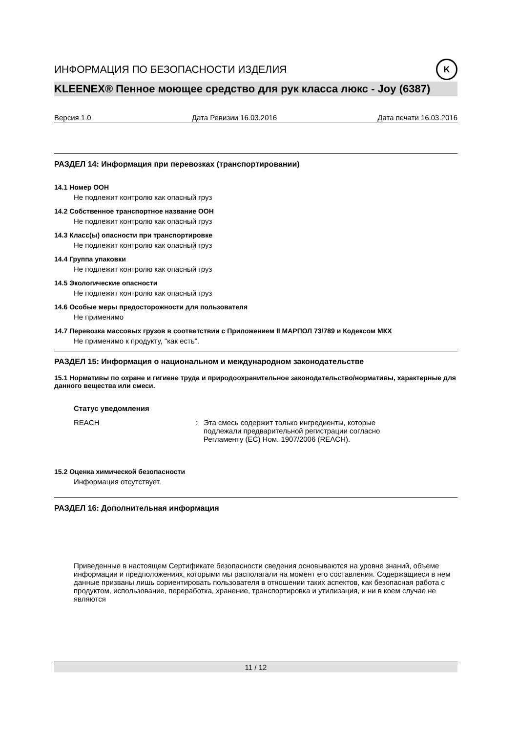ИНФОРМАЦИЯ ПО БЕЗОПАСНОСТИ ИЗДЕЛИЯ K
KLEENEX® Пенное моющее средство для рук класса люкс - Joy (6387)
Версия 1.0 Дата Ревизии 16.03.2016 Дата печати 16.03.2016
РАЗДЕЛ 14: Информация при перевозках (транспортировании)
14.1 Номер ООН
Не подлежит контролю как опасный груз
14.2 Собственное транспортное название ООН
Не подлежит контролю как опасный груз
14.3 Класс(ы) опасности при транспортировке
Не подлежит контролю как опасный груз
14.4 Группа упаковки
Не подлежит контролю как опасный груз
14.5 Экологические опасности
Не подлежит контролю как опасный груз
14.6 Особые меры предосторожности для пользователя
Не применимо
14.7 Перевозка массовых грузов в соответствии с Приложением II МАРПОЛ 73/789 и Кодексом МКХ
Не применимо к продукту, "как есть".
РАЗДЕЛ 15: Информация о национальном и международном законодательстве
15.1 Нормативы по охране и гигиене труда и природоохранительное законодательство/нормативы, характерные для данного вещества или смеси.
Статус уведомления
REACH: Эта смесь содержит только ингредиенты, которые подлежали предварительной регистрации согласно Регламенту (ЕС) Ном. 1907/2006 (REACH).
15.2 Оценка химической безопасности
Информация отсутствует.
РАЗДЕЛ 16: Дополнительная информация
Приведенные в настоящем Сертификате безопасности сведения основываются на уровне знаний, объеме информации и предположениях, которыми мы располагали на момент его составления. Содержащиеся в нем данные призваны лишь сориентировать пользователя в отношении таких аспектов, как безопасная работа с продуктом, использование, переработка, хранение, транспортировка и утилизация, и ни в коем случае не являются
11 / 12